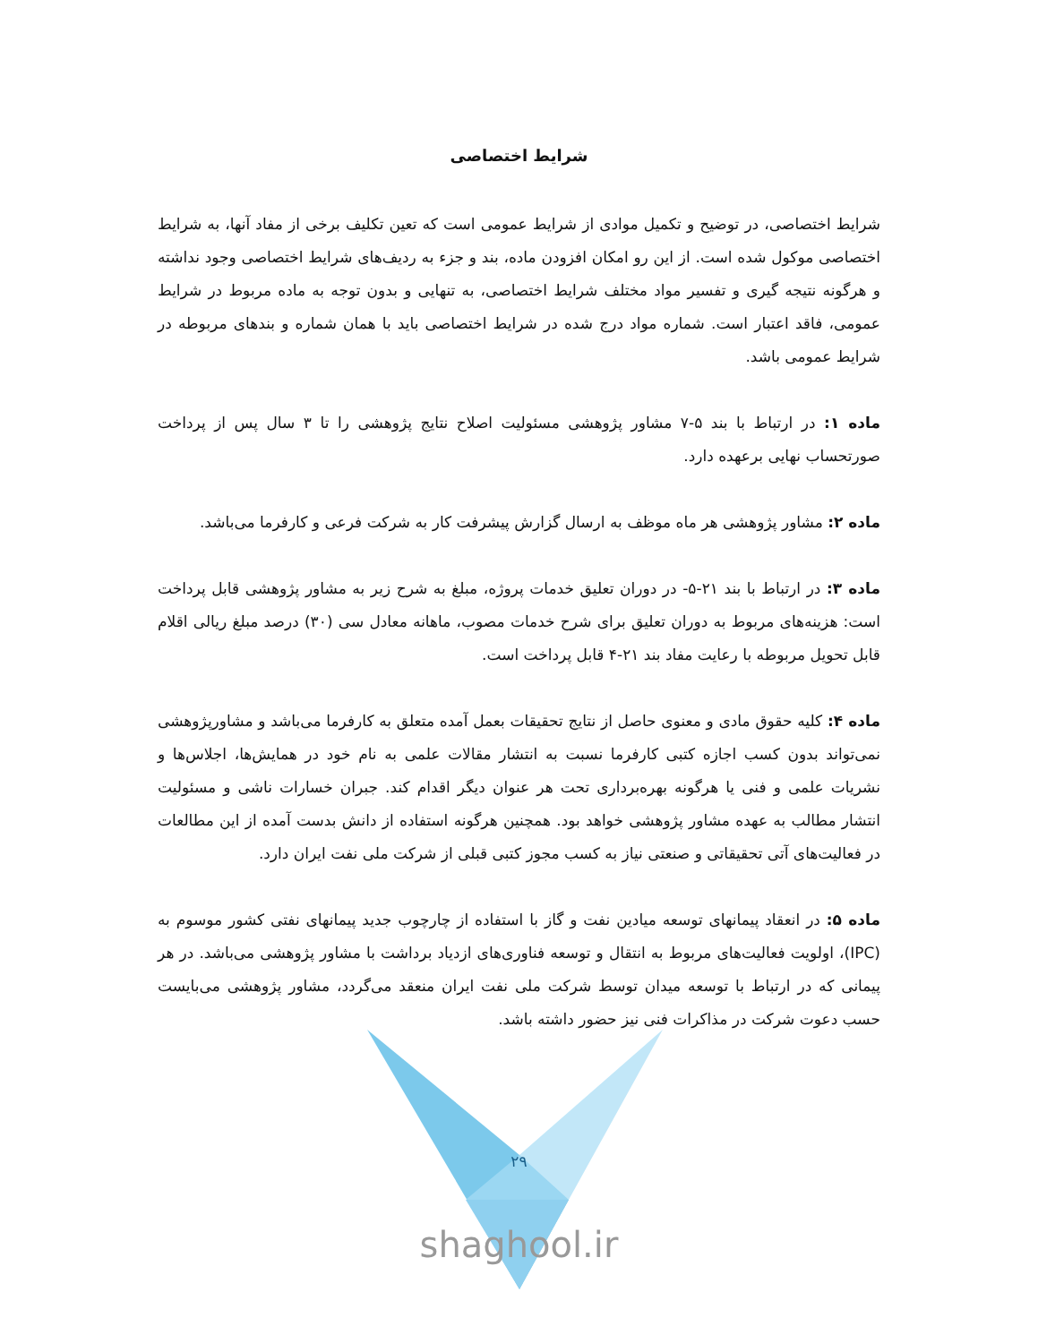شرایط اختصاصی
شرایط اختصاصی، در توضیح و تکمیل موادی از شرایط عمومی است که تعین تکلیف برخی از مفاد آنها، به شرایط اختصاصی موکول شده است. از این رو امکان افزودن ماده، بند و جزء به ردیف‌های شرایط اختصاصی وجود نداشته و هرگونه نتیجه گیری و تفسیر مواد مختلف شرایط اختصاصی، به تنهایی و بدون توجه به ماده مربوط در شرایط عمومی، فاقد اعتبار است. شماره مواد درج شده در شرایط اختصاصی باید با همان شماره و بندهای مربوطه در شرایط عمومی باشد.
ماده ۱: در ارتباط با بند ۵-۷ مشاور پژوهشی مسئولیت اصلاح نتایج پژوهشی را تا ۳ سال پس از پرداخت صورتحساب نهایی برعهده دارد.
ماده ۲: مشاور پژوهشی هر ماه موظف به ارسال گزارش پیشرفت کار به شرکت فرعی و کارفرما می‌باشد.
ماده ۳: در ارتباط با بند ۲۱-۵- در دوران تعلیق خدمات پروژه، مبلغ به شرح زیر به مشاور پژوهشی قابل پرداخت است: هزینه‌های مربوط به دوران تعلیق برای شرح خدمات مصوب، ماهانه معادل سی (۳۰) درصد مبلغ ریالی اقلام قابل تحویل مربوطه با رعایت مفاد بند ۲۱-۴ قابل پرداخت است.
ماده ۴: کلیه حقوق مادی و معنوی حاصل از نتایج تحقیقات بعمل آمده متعلق به کارفرما می‌باشد و مشاورپژوهشی نمی‌تواند بدون کسب اجازه کتبی کارفرما نسبت به انتشار مقالات علمی به نام خود در همایش‌ها، اجلاس‌ها و نشریات علمی و فنی یا هرگونه بهره‌برداری تحت هر عنوان دیگر اقدام کند. جبران خسارات ناشی و مسئولیت انتشار مطالب به عهده مشاور پژوهشی خواهد بود. همچنین هرگونه استفاده از دانش بدست آمده از این مطالعات در فعالیت‌های آتی تحقیقاتی و صنعتی نیاز به کسب مجوز کتبی قبلی از شرکت ملی نفت ایران دارد.
ماده ۵: در انعقاد پیمانهای توسعه میادین نفت و گاز با استفاده از چارچوب جدید پیمانهای نفتی کشور موسوم به (IPC)، اولویت فعالیت‌های مربوط به انتقال و توسعه فناوری‌های ازدیاد برداشت با مشاور پژوهشی می‌باشد. در هر پیمانی که در ارتباط با توسعه میدان توسط شرکت ملی نفت ایران منعقد می‌گردد، مشاور پژوهشی می‌بایست حسب دعوت شرکت در مذاکرات فنی نیز حضور داشته باشد.
۲۹
shaghool.ir